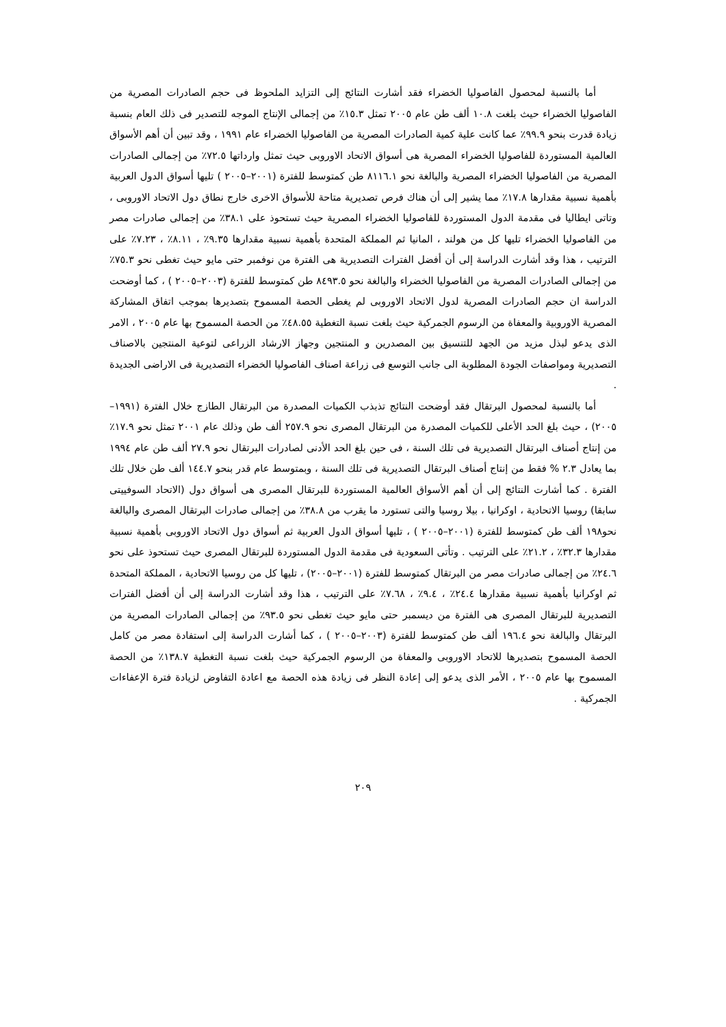أما بالنسبة لمحصول الفاصوليا الخضراء فقد أشارت النتائج إلى التزايد الملحوظ فى حجم الصادرات المصرية من الفاصوليا الخضراء حيث بلغت ١٠.٨ ألف طن عام ٢٠٠٥ تمثل ١٥.٣٪ من إجمالى الإنتاج الموجه للتصدير فى ذلك العام بنسبة زيادة قدرت بنحو ٩٩.٩٪ عما كانت علية كمية الصادرات المصرية من الفاصوليا الخضراء عام ١٩٩١ ، وقد تبين أن أهم الأسواق العالمية المستوردة للفاصوليا الخضراء المصرية هى أسواق الاتحاد الاوروبى حيث تمثل وارداتها ٧٢.٥٪ من إجمالى الصادرات المصرية من الفاصوليا الخضراء المصرية والبالغة نحو ٨١١٦.١ طن كمتوسط للفترة (٢٠٠١–٢٠٠٥ ) تليها أسواق الدول العربية بأهمية نسبية مقدارها ١٧.٨٪ مما يشير إلى أن هناك فرص تصديرية متاحة للأسواق الاخرى خارج نطاق دول الاتحاد الاوروبى ، وتاتى ايطاليا فى مقدمة الدول المستوردة للفاصوليا الخضراء المصرية حيث تستحوذ على ٣٨.١٪ من إجمالى صادرات مصر من الفاصوليا الخضراء تليها كل من هولند ، المانيا ثم المملكة المتحدة بأهمية نسبية مقدارها ٩.٣٥٪ ، ٨.١١٪ ، ٧.٢٣٪ على الترتيب ، هذا وقد أشارت الدراسة إلى أن أفضل الفترات التصديرية هى الفترة من نوفمبر حتى مايو حيث تغطى نحو ٧٥.٣٪ من إجمالى الصادرات المصرية من الفاصوليا الخضراء والبالغة نحو ٨٤٩٣.٥ طن كمتوسط للفترة (٢٠٠٣–٢٠٠٥ ) ، كما أوضحت الدراسة ان حجم الصادرات المصرية لدول الاتحاد الاوروبى لم يغطى الحصة المسموح بتصديرها بموجب اتفاق المشاركة المصرية الاوروبية والمعفاة من الرسوم الجمركية حيث بلغت نسبة التغطية ٤٨.٥٥٪ من الحصة المسموح بها عام ٢٠٠٥ ، الامر الذى يدعو لبذل مزيد من الجهد للتنسيق بين المصدرين و المنتجين وجهاز الارشاد الزراعى لتوعية المنتجين بالاصناف التصديرية ومواصفات الجودة المطلوبة الى جانب التوسع فى زراعة اصناف الفاصوليا الخضراء التصديرية فى الاراضى الجديدة .
أما بالنسبة لمحصول البرتقال فقد أوضحت النتائج تذبذب الكميات المصدرة من البرتقال الطازج خلال الفترة (١٩٩١–٢٠٠٥) ، حيث بلغ الحد الأعلى للكميات المصدرة من البرتقال المصرى نحو ٢٥٧.٩ ألف طن وذلك عام ٢٠٠١ تمثل نحو ١٧.٩٪ من إنتاج أصناف البرتقال التصديرية فى تلك السنة ، فى حين بلغ الحد الأدنى لصادرات البرتقال نحو ٢٧.٩ ألف طن عام ١٩٩٤ بما يعادل ٢.٣ % فقط من إنتاج أصناف البرتقال التصديرية فى تلك السنة ، وبمتوسط عام قدر بنحو ١٤٤.٧ ألف طن خلال تلك الفترة . كما أشارت النتائج إلى أن أهم الأسواق العالمية المستوردة للبرتقال المصرى هى أسواق دول (الاتحاد السوفييتى سابقا) روسيا الاتحادية ، اوكرانيا ، بيلا روسيا والتى تستورد ما يقرب من ٣٨.٨٪ من إجمالى صادرات البرتقال المصرى والبالغة نحو١٩٨ ألف طن كمتوسط للفترة (٢٠٠١–٢٠٠٥ ) ، تليها أسواق الدول العربية ثم أسواق دول الاتحاد الاوروبى بأهمية نسبية مقدارها ٣٢.٣٪ ، ٢١.٢٪ على الترتيب . وتأتى السعودية فى مقدمة الدول المستوردة للبرتقال المصرى حيث تستحوذ على نحو ٢٤.٦٪ من إجمالى صادرات مصر من البرتقال كمتوسط للفترة (٢٠٠١–٢٠٠٥) ، تليها كل من روسيا الاتحادية ، المملكة المتحدة ثم اوكرانيا بأهمية نسبية مقدارها ٢٤.٤٪ ، ٩.٤٪ ، ٧.٦٨٪ على الترتيب ، هذا وقد أشارت الدراسة إلى أن أفضل الفترات التصديرية للبرتقال المصرى هى الفترة من ديسمبر حتى مايو حيث تغطى نحو ٩٣.٥٪ من إجمالى الصادرات المصرية من البرتقال والبالغة نحو ١٩٦.٤ ألف طن كمتوسط للفترة (٢٠٠٣–٢٠٠٥ ) ، كما أشارت الدراسة إلى استفادة مصر من كامل الحصة المسموح بتصديرها للاتحاد الاوروبى والمعفاة من الرسوم الجمركية حيث بلغت نسبة التغطية ١٣٨.٧٪ من الحصة المسموح بها عام ٢٠٠٥ ، الأمر الذى يدعو إلى إعادة النظر فى زيادة هذه الحصة مع اعادة التفاوض لزيادة فترة الإعفاءات الجمركية .
٢٠٩